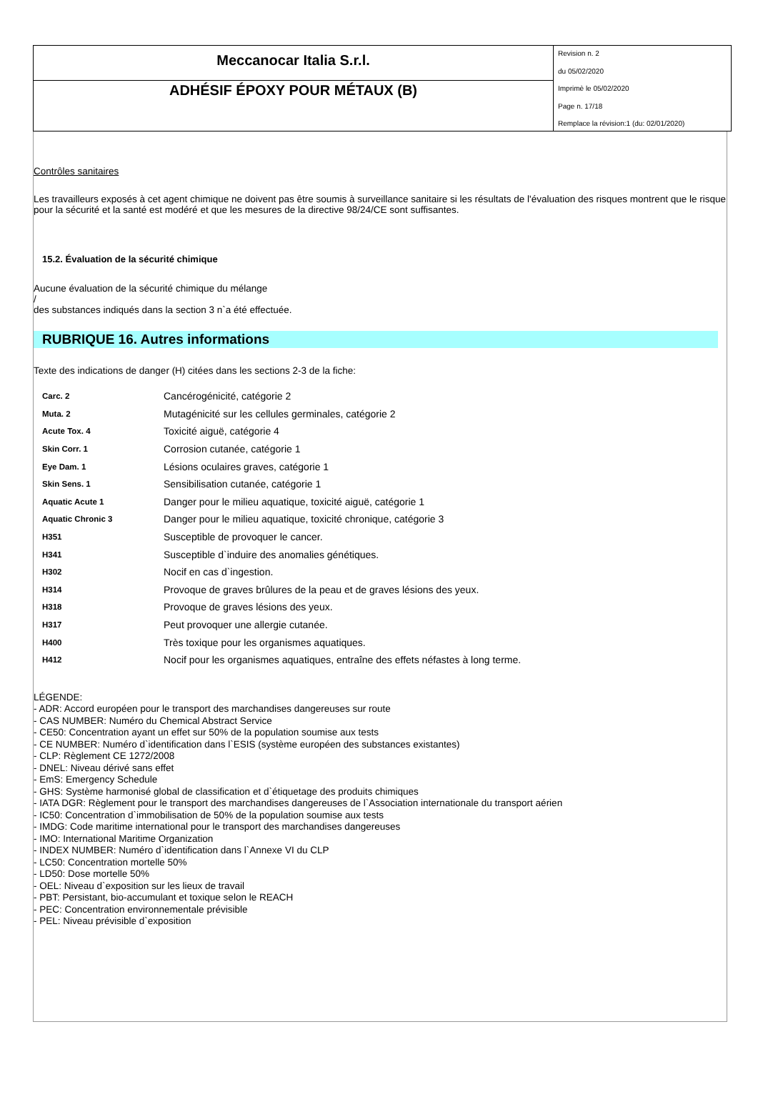Meccanocar Italia S.r.l.
ADHÉSIF ÉPOXY POUR MÉTAUX (B)
Revision n. 2
du 05/02/2020
Imprimè le 05/02/2020
Page n. 17/18
Remplace la révision:1 (du: 02/01/2020)
Contrôles sanitaires
Les travailleurs exposés à cet agent chimique ne doivent pas être soumis à surveillance sanitaire si les résultats de l'évaluation des risques montrent que le risque pour la sécurité et la santé est modéré et que les mesures de la directive 98/24/CE sont suffisantes.
15.2. Évaluation de la sécurité chimique
Aucune évaluation de la sécurité chimique du mélange
/
des substances indiqués dans la section 3 n`a été effectuée.
RUBRIQUE 16. Autres informations
Texte des indications de danger (H) citées dans les sections 2-3 de la fiche:
| Carc. 2 | Cancérogénicité, catégorie 2 |
| Muta. 2 | Mutagénicité sur les cellules germinales, catégorie 2 |
| Acute Tox. 4 | Toxicité aiguë, catégorie 4 |
| Skin Corr. 1 | Corrosion cutanée, catégorie 1 |
| Eye Dam. 1 | Lésions oculaires graves, catégorie 1 |
| Skin Sens. 1 | Sensibilisation cutanée, catégorie 1 |
| Aquatic Acute 1 | Danger pour le milieu aquatique, toxicité aiguë, catégorie 1 |
| Aquatic Chronic 3 | Danger pour le milieu aquatique, toxicité chronique, catégorie 3 |
| H351 | Susceptible de provoquer le cancer. |
| H341 | Susceptible d`induire des anomalies génétiques. |
| H302 | Nocif en cas d`ingestion. |
| H314 | Provoque de graves brûlures de la peau et de graves lésions des yeux. |
| H318 | Provoque de graves lésions des yeux. |
| H317 | Peut provoquer une allergie cutanée. |
| H400 | Très toxique pour les organismes aquatiques. |
| H412 | Nocif pour les organismes aquatiques, entraîne des effets néfastes à long terme. |
LÉGENDE:
- ADR: Accord européen pour le transport des marchandises dangereuses sur route
- CAS NUMBER: Numéro du Chemical Abstract Service
- CE50: Concentration ayant un effet sur 50% de la population soumise aux tests
- CE NUMBER: Numéro d`identification dans l`ESIS (système européen des substances existantes)
- CLP: Règlement CE 1272/2008
- DNEL: Niveau dérivé sans effet
- EmS: Emergency Schedule
- GHS: Système harmonisé global de classification et d`étiquetage des produits chimiques
- IATA DGR: Règlement pour le transport des marchandises dangereuses de l`Association internationale du transport aérien
- IC50: Concentration d`immobilisation de 50% de la population soumise aux tests
- IMDG: Code maritime international pour le transport des marchandises dangereuses
- IMO: International Maritime Organization
- INDEX NUMBER: Numéro d`identification dans l`Annexe VI du CLP
- LC50: Concentration mortelle 50%
- LD50: Dose mortelle 50%
- OEL: Niveau d`exposition sur les lieux de travail
- PBT: Persistant, bio-accumulant et toxique selon le REACH
- PEC: Concentration environnementale prévisible
- PEL: Niveau prévisible d`exposition